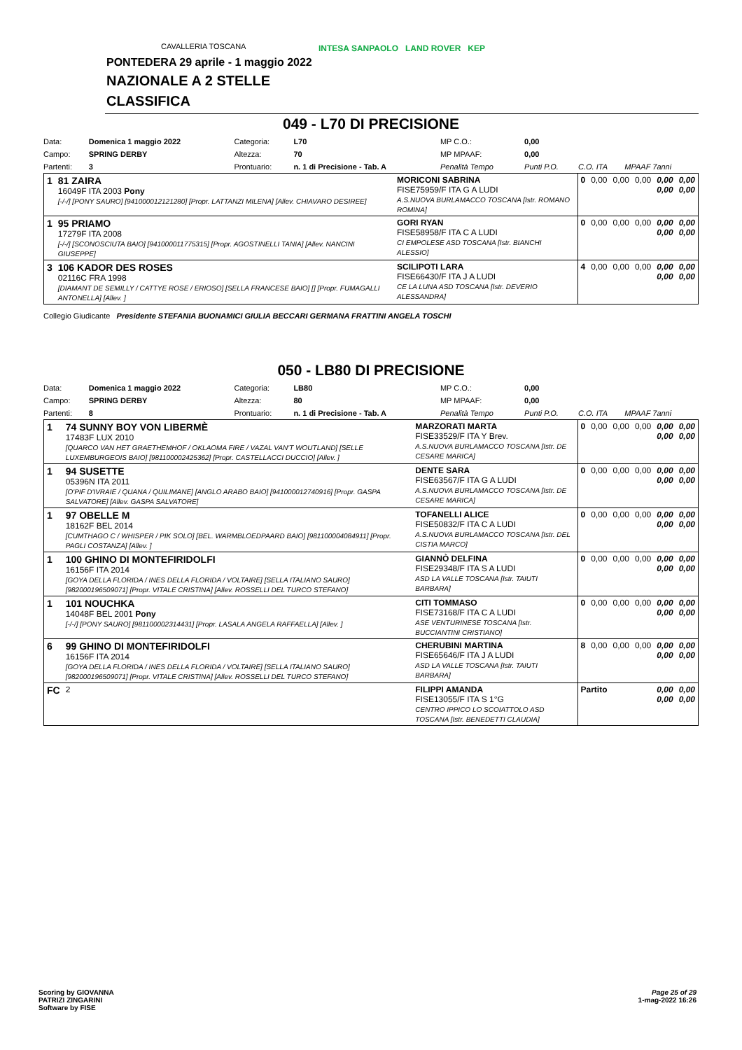CAVALLERIA TOSCANA
INTESA SANPAOLO LAND ROVER KEP
PONTEDERA 29 aprile - 1 maggio 2022
NAZIONALE A 2 STELLE
CLASSIFICA
049 - L70 DI PRECISIONE
| Data: | Domenica 1 maggio 2022 | Categoria: | L70 | MP C.O.: | 0,00 | | |
| Campo: | SPRING DERBY | Altezza: | 70 | MP MPAAF: | 0,00 | | |
| Partenti: | 3 | Prontuario: | n. 1 di Precisione - Tab. A | Penalità Tempo | Punti P.O. | C.O. ITA | MPAAF 7anni |
| 1 | 81 ZAIRA 16049F ITA 2003 Pony [-/-/] [PONY SAURO] [941000012121280] [Propr. LATTANZI MILENA] [Allev. CHIAVARO DESIREE] | MORICONI SABRINA FISE75959/F ITA G A LUDI A.S.NUOVA BURLAMACCO TOSCANA [Istr. ROMANO ROMINA] | 0 | 0,00 | 0,00 | 0,00 | 0,00 0,00 | 0,00 0,00 |
| 1 | 95 PRIAMO 17279F ITA 2008 [-/-/] [SCONOSCIUTA BAIO] [941000011775315] [Propr. AGOSTINELLI TANIA] [Allev. NANCINI GIUSEPPE] | GORI RYAN FISE58958/F ITA C A LUDI CI EMPOLESE ASD TOSCANA [Istr. BIANCHI ALESSIO] | 0 | 0,00 | 0,00 | 0,00 | 0,00 0,00 | 0,00 0,00 |
| 3 | 106 KADOR DES ROSES 02116C FRA 1998 [DIAMANT DE SEMILLY / CATTYE ROSE / ERIOSO] [SELLA FRANCESE BAIO] [] [Propr. FUMAGALLI ANTONELLA] [Allev. ] | SCILIPOTI LARA FISE66430/F ITA J A LUDI CE LA LUNA ASD TOSCANA [Istr. DEVERIO ALESSANDRA] | 4 | 0,00 | 0,00 | 0,00 | 0,00 0,00 | 0,00 0,00 |
Collegio Giudicante Presidente STEFANIA BUONAMICI GIULIA BECCARI GERMANA FRATTINI ANGELA TOSCHI
050 - LB80 DI PRECISIONE
| Data: | Domenica 1 maggio 2022 | Categoria: | LB80 | MP C.O.: | 0,00 | | |
| Campo: | SPRING DERBY | Altezza: | 80 | MP MPAAF: | 0,00 | | |
| Partenti: | 8 | Prontuario: | n. 1 di Precisione - Tab. A | Penalità Tempo | Punti P.O. | C.O. ITA | MPAAF 7anni |
| 1 | 74 SUNNY BOY VON LIBERMÈ 17483F LUX 2010 [QUARCO VAN HET GRAETHEMHOF / OKLAOMA FIRE / VAZAL VAN'T WOUTLAND] [SELLE LUXEMBURGEOIS BAIO] [981100002425362] [Propr. CASTELLACCI DUCCIO] [Allev. ] | MARZORATI MARTA FISE33529/F ITA Y Brev. A.S.NUOVA BURLAMACCO TOSCANA [Istr. DE CESARE MARICA] | 0 | 0,00 | 0,00 | 0,00 | 0,00 0,00 | 0,00 0,00 |
| 1 | 94 SUSETTE 05396N ITA 2011 [O'PIF D'IVRAIE / QUANA / QUILIMANE] [ANGLO ARABO BAIO] [941000012740916] [Propr. GASPA SALVATORE] [Allev. GASPA SALVATORE] | DENTE SARA FISE63567/F ITA G A LUDI A.S.NUOVA BURLAMACCO TOSCANA [Istr. DE CESARE MARICA] | 0 | 0,00 | 0,00 | 0,00 | 0,00 0,00 | 0,00 0,00 |
| 1 | 97 OBELLE M 18162F BEL 2014 [CUMTHAGO C / WHISPER / PIK SOLO] [BEL. WARMBLOEDPAARD BAIO] [981100004084911] [Propr. PAGLI COSTANZA] [Allev. ] | TOFANELLI ALICE FISE50832/F ITA C A LUDI A.S.NUOVA BURLAMACCO TOSCANA [Istr. DEL CISTIA MARCO] | 0 | 0,00 | 0,00 | 0,00 | 0,00 0,00 | 0,00 0,00 |
| 1 | 100 GHINO DI MONTEFIRIDOLFI 16156F ITA 2014 [GOYA DELLA FLORIDA / INES DELLA FLORIDA / VOLTAIRE] [SELLA ITALIANO SAURO] [982000196509071] [Propr. VITALE CRISTINA] [Allev. ROSSELLI DEL TURCO STEFANO] | GIANNÒ DELFINA FISE29348/F ITA S A LUDI ASD LA VALLE TOSCANA [Istr. TAIUTI BARBARA] | 0 | 0,00 | 0,00 | 0,00 | 0,00 0,00 | 0,00 0,00 |
| 1 | 101 NOUCHKA 14048F BEL 2001 Pony [-/-/] [PONY SAURO] [981100002314431] [Propr. LASALA ANGELA RAFFAELLA] [Allev. ] | CITI TOMMASO FISE73168/F ITA C A LUDI ASE VENTURINESE TOSCANA [Istr. BUCCIANTINI CRISTIANO] | 0 | 0,00 | 0,00 | 0,00 | 0,00 0,00 | 0,00 0,00 |
| 6 | 99 GHINO DI MONTEFIRIDOLFI 16156F ITA 2014 [GOYA DELLA FLORIDA / INES DELLA FLORIDA / VOLTAIRE] [SELLA ITALIANO SAURO] [982000196509071] [Propr. VITALE CRISTINA] [Allev. ROSSELLI DEL TURCO STEFANO] | CHERUBINI MARTINA FISE65646/F ITA J A LUDI ASD LA VALLE TOSCANA [Istr. TAIUTI BARBARA] | 8 | 0,00 | 0,00 | 0,00 | 0,00 0,00 | 0,00 0,00 |
| FC | 2 | FILIPPI AMANDA FISE13055/F ITA S 1°G CENTRO IPPICO LO SCOIATTOLO ASD TOSCANA [Istr. BENEDETTI CLAUDIA] | Partito | | | | 0,00 0,00 | 0,00 0,00 |
Scoring by GIOVANNA
PATRIZI ZINGARINI
Software by FISE
Page 25 of 29
1-mag-2022 16:26